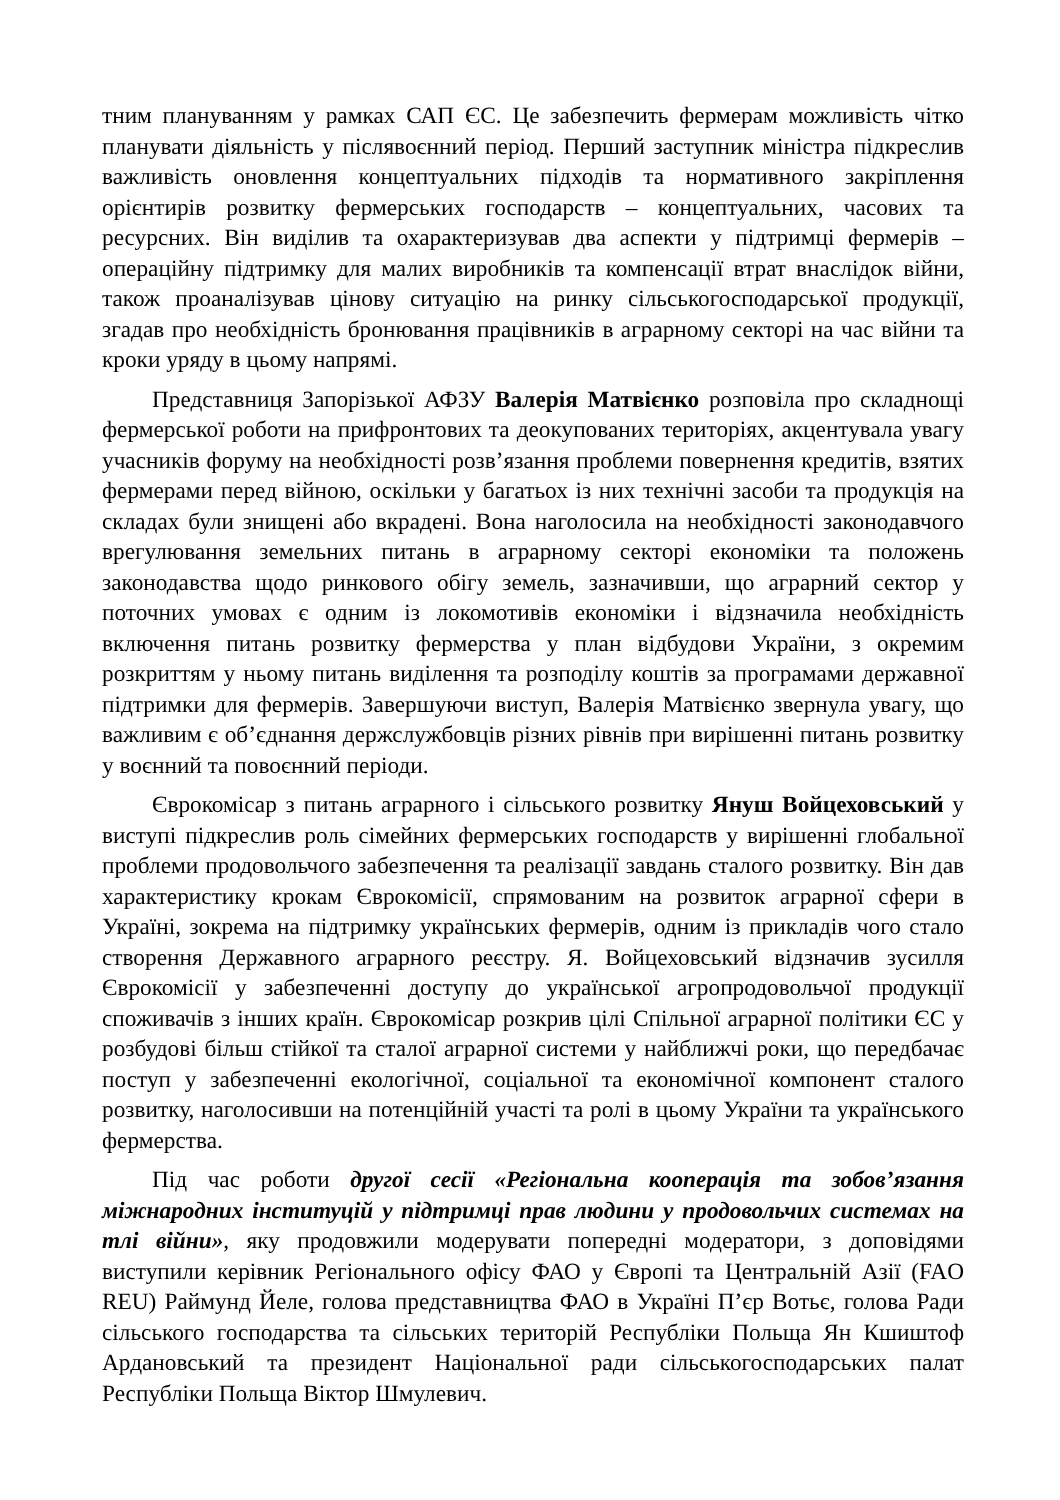тним плануванням у рамках САП ЄС. Це забезпечить фермерам можливість чітко планувати діяльність у післявоєнний період. Перший заступник міністра підкреслив важливість оновлення концептуальних підходів та нормативного закріплення орієнтирів розвитку фермерських господарств – концептуальних, часових та ресурсних. Він виділив та охарактеризував два аспекти у підтримці фермерів – операційну підтримку для малих виробників та компенсації втрат внаслідок війни, також проаналізував цінову ситуацію на ринку сільськогосподарської продукції, згадав про необхідність бронювання працівників в аграрному секторі на час війни та кроки уряду в цьому напрямі.
Представниця Запорізької АФЗУ Валерія Матвієнко розповіла про складнощі фермерської роботи на прифронтових та деокупованих територіях, акцентувала увагу учасників форуму на необхідності розв’язання проблеми повернення кредитів, взятих фермерами перед війною, оскільки у багатьох із них технічні засоби та продукція на складах були знищені або вкрадені. Вона наголосила на необхідності законодавчого врегулювання земельних питань в аграрному секторі економіки та положень законодавства щодо ринкового обігу земель, зазначивши, що аграрний сектор у поточних умовах є одним із локомотивів економіки і відзначила необхідність включення питань розвитку фермерства у план відбудови України, з окремим розкриттям у ньому питань виділення та розподілу коштів за програмами державної підтримки для фермерів. Завершуючи виступ, Валерія Матвієнко звернула увагу, що важливим є об’єднання держслужбовців різних рівнів при вирішенні питань розвитку у воєнний та повоєнний періоди.
Єврокомісар з питань аграрного і сільського розвитку Януш Войцеховський у виступі підкреслив роль сімейних фермерських господарств у вирішенні глобальної проблеми продовольчого забезпечення та реалізації завдань сталого розвитку. Він дав характеристику крокам Єврокомісії, спрямованим на розвиток аграрної сфери в Україні, зокрема на підтримку українських фермерів, одним із прикладів чого стало створення Державного аграрного реєстру. Я. Войцеховський відзначив зусилля Єврокомісії у забезпеченні доступу до української агропродовольчої продукції споживачів з інших країн. Єврокомісар розкрив цілі Спільної аграрної політики ЄС у розбудові більш стійкої та сталої аграрної системи у найближчі роки, що передбачає поступ у забезпеченні екологічної, соціальної та економічної компонент сталого розвитку, наголосивши на потенційній участі та ролі в цьому України та українського фермерства.
Під час роботи другої сесії «Регіональна кооперація та зобов’язання міжнародних інституцій у підтримці прав людини у продовольчих системах на тлі війни», яку продовжили модерувати попередні модератори, з доповідями виступили керівник Регіонального офісу ФАО у Європі та Центральній Азії (FAO REU) Раймунд Йеле, голова представництва ФАО в Україні П’єр Вотьє, голова Ради сільського господарства та сільських територій Республіки Польща Ян Кшиштоф Ардановський та президент Національної ради сільськогосподарських палат Республіки Польща Віктор Шмулевич.